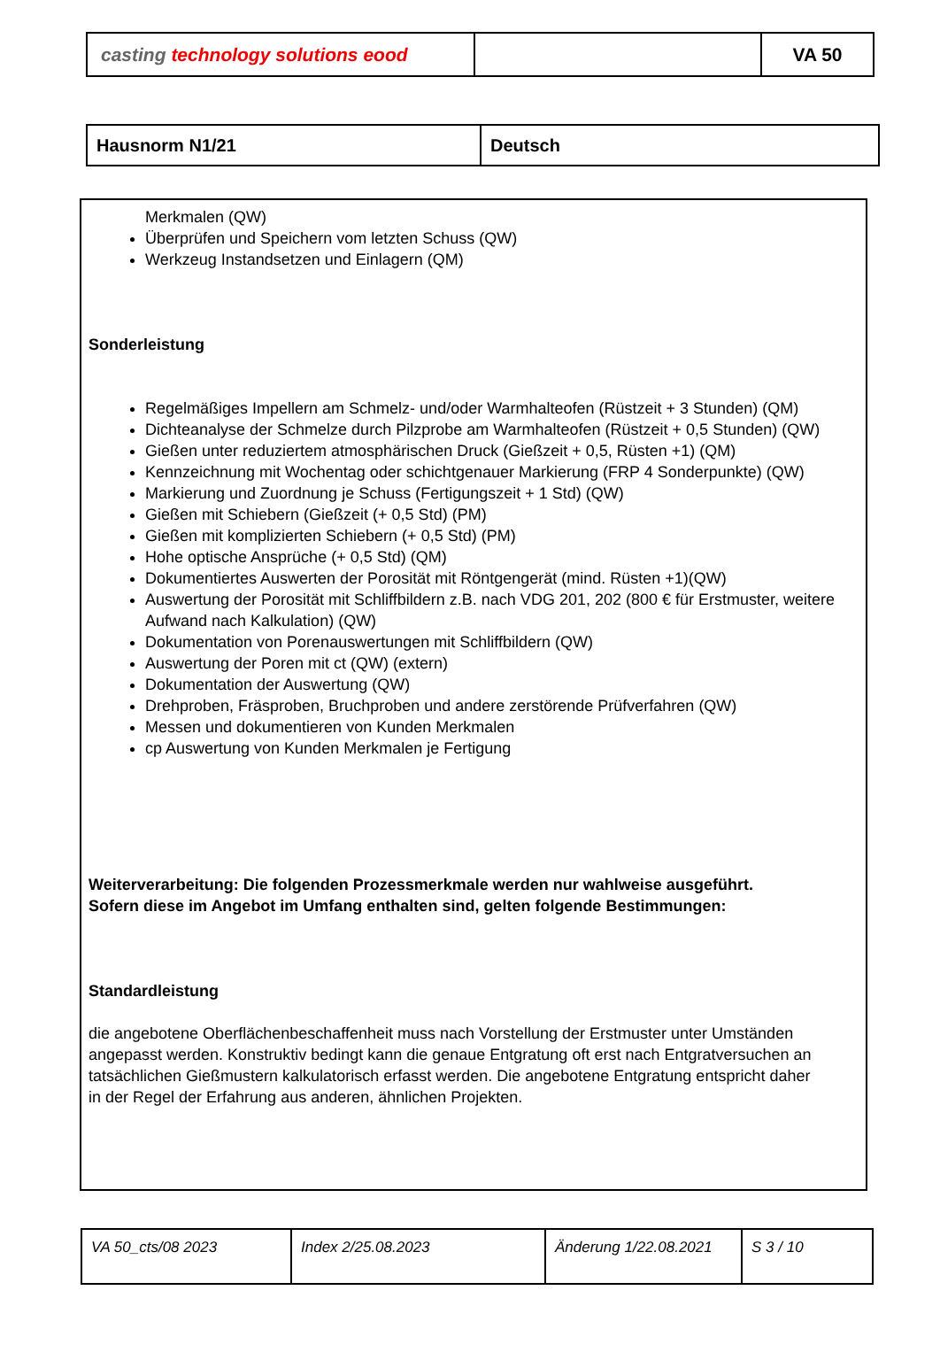| casting technology solutions eood | | VA 50 |
| Hausnorm N1/21 | Deutsch |
Merkmalen (QW)
Überprüfen und Speichern vom letzten Schuss (QW)
Werkzeug Instandsetzen und Einlagern (QM)
Sonderleistung
Regelmäßiges Impellern am Schmelz- und/oder Warmhalteofen (Rüstzeit + 3 Stunden) (QM)
Dichteanalyse der Schmelze durch Pilzprobe am Warmhalteofen (Rüstzeit + 0,5 Stunden) (QW)
Gießen unter reduziertem atmosphärischen Druck (Gießzeit + 0,5, Rüsten +1) (QM)
Kennzeichnung mit Wochentag oder schichtgenauer Markierung (FRP 4 Sonderpunkte) (QW)
Markierung und Zuordnung je Schuss (Fertigungszeit + 1 Std) (QW)
Gießen mit Schiebern (Gießzeit (+ 0,5 Std) (PM)
Gießen mit komplizierten Schiebern (+ 0,5 Std) (PM)
Hohe optische Ansprüche (+ 0,5 Std) (QM)
Dokumentiertes Auswerten der Porosität mit Röntgengerät (mind. Rüsten +1)(QW)
Auswertung der Porosität mit Schliffbildern z.B. nach VDG 201, 202 (800 € für Erstmuster, weitere Aufwand nach Kalkulation) (QW)
Dokumentation von Porenauswertungen mit Schliffbildern (QW)
Auswertung der Poren mit ct (QW) (extern)
Dokumentation der Auswertung (QW)
Drehproben, Fräsproben, Bruchproben und andere zerstörende Prüfverfahren (QW)
Messen und dokumentieren von Kunden Merkmalen
cp Auswertung von Kunden Merkmalen je Fertigung
Weiterverarbeitung: Die folgenden Prozessmerkmale werden nur wahlweise ausgeführt. Sofern diese im Angebot im Umfang enthalten sind, gelten folgende Bestimmungen:
Standardleistung
die angebotene Oberflächenbeschaffenheit muss nach Vorstellung der Erstmuster unter Umständen angepasst werden. Konstruktiv bedingt kann die genaue Entgratung oft erst nach Entgratversuchen an tatsächlichen Gießmustern kalkulatorisch erfasst werden. Die angebotene Entgratung entspricht daher in der Regel der Erfahrung aus anderen, ähnlichen Projekten.
| VA 50_cts/08 2023 | Index 2/25.08.2023 | Änderung 1/22.08.2021 | S 3 / 10 |